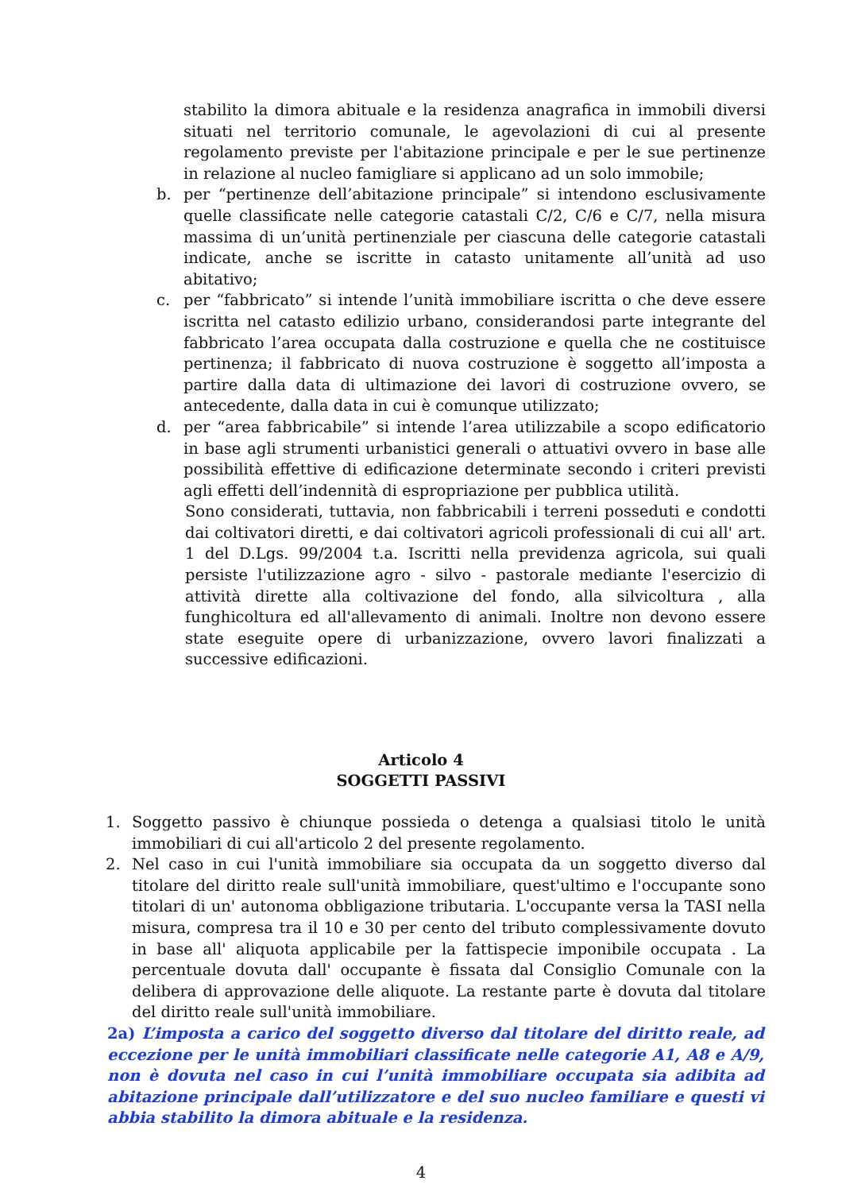stabilito la dimora abituale e la residenza anagrafica in immobili diversi situati nel territorio comunale, le agevolazioni di cui al presente regolamento previste per l'abitazione principale e per le sue pertinenze in relazione al nucleo famigliare si applicano ad un solo immobile;
b. per “pertinenze dell’abitazione principale” si intendono esclusivamente quelle classificate nelle categorie catastali C/2, C/6 e C/7, nella misura massima di un’unità pertinenziale per ciascuna delle categorie catastali indicate, anche se iscritte in catasto unitamente all’unità ad uso abitativo;
c. per “fabbricato” si intende l’unità immobiliare iscritta o che deve essere iscritta nel catasto edilizio urbano, considerandosi parte integrante del fabbricato l’area occupata dalla costruzione e quella che ne costituisce pertinenza; il fabbricato di nuova costruzione è soggetto all’imposta a partire dalla data di ultimazione dei lavori di costruzione ovvero, se antecedente, dalla data in cui è comunque utilizzato;
d. per “area fabbricabile” si intende l’area utilizzabile a scopo edificatorio in base agli strumenti urbanistici generali o attuativi ovvero in base alle possibilità effettive di edificazione determinate secondo i criteri previsti agli effetti dell’indennità di espropriazione per pubblica utilità.
Sono considerati, tuttavia, non fabbricabili i terreni posseduti e condotti dai coltivatori diretti, e dai coltivatori agricoli professionali di cui all' art. 1 del D.Lgs. 99/2004 t.a. Iscritti nella previdenza agricola, sui quali persiste l'utilizzazione agro - silvo - pastorale mediante l'esercizio di attività dirette alla coltivazione del fondo, alla silvicoltura , alla funghicoltura ed all'allevamento di animali. Inoltre non devono essere state eseguite opere di urbanizzazione, ovvero lavori finalizzati a successive edificazioni.
Articolo 4
SOGGETTI PASSIVI
1. Soggetto passivo è chiunque possieda o detenga a qualsiasi titolo le unità immobiliari di cui all'articolo 2 del presente regolamento.
2. Nel caso in cui l'unità immobiliare sia occupata da un soggetto diverso dal titolare del diritto reale sull'unità immobiliare, quest'ultimo e l'occupante sono titolari di un' autonoma obbligazione tributaria. L'occupante versa la TASI nella misura, compresa tra il 10 e 30 per cento del tributo complessivamente dovuto in base all' aliquota applicabile per la fattispecie imponibile occupata . La percentuale dovuta dall' occupante è fissata dal Consiglio Comunale con la delibera di approvazione delle aliquote. La restante parte è dovuta dal titolare del diritto reale sull'unità immobiliare.
2a) L’imposta a carico del soggetto diverso dal titolare del diritto reale, ad eccezione per le unità immobiliari classificate nelle categorie A1, A8 e A/9, non è dovuta nel caso in cui l’unità immobiliare occupata sia adibita ad abitazione principale dall’utilizzatore e del suo nucleo familiare e questi vi abbia stabilito la dimora abituale e la residenza.
4